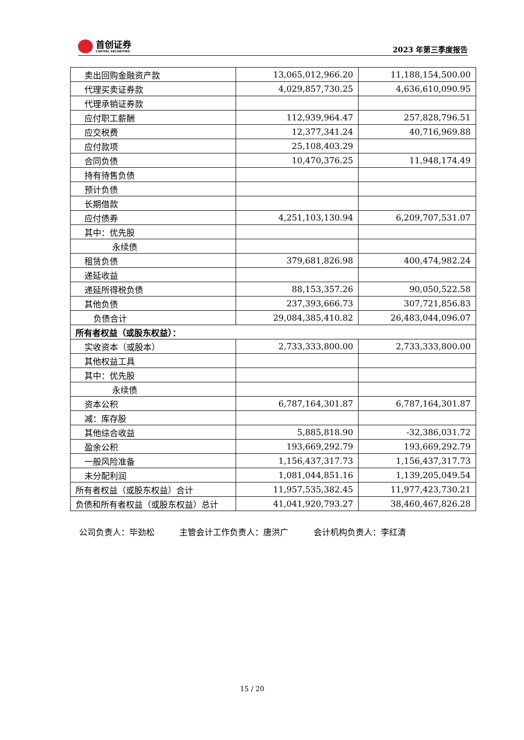首创证券
CAPITAL SECURITIES
2023 年第三季度报告
| 卖出回购金融资产款 | 13,065,012,966.20 | 11,188,154,500.00 |
| 代理买卖证券款 | 4,029,857,730.25 | 4,636,610,090.95 |
| 代理承销证券款 | | |
| 应付职工薪酬 | 112,939,964.47 | 257,828,796.51 |
| 应交税费 | 12,377,341.24 | 40,716,969.88 |
| 应付款项 | 25,108,403.29 | |
| 合同负债 | 10,470,376.25 | 11,948,174.49 |
| 持有待售负债 | | |
| 预计负债 | | |
| 长期借款 | | |
| 应付债券 | 4,251,103,130.94 | 6,209,707,531.07 |
| 其中：优先股 | | |
| 永续债 | | |
| 租赁负债 | 379,681,826.98 | 400,474,982.24 |
| 递延收益 | | |
| 递延所得税负债 | 88,153,357.26 | 90,050,522.58 |
| 其他负债 | 237,393,666.73 | 307,721,856.83 |
| 负债合计 | 29,084,385,410.82 | 26,483,044,096.07 |
| 所有者权益（或股东权益）： | | |
| 实收资本（或股本） | 2,733,333,800.00 | 2,733,333,800.00 |
| 其他权益工具 | | |
| 其中：优先股 | | |
| 永续债 | | |
| 资本公积 | 6,787,164,301.87 | 6,787,164,301.87 |
| 减：库存股 | | |
| 其他综合收益 | 5,885,818.90 | -32,386,031.72 |
| 盈余公积 | 193,669,292.79 | 193,669,292.79 |
| 一般风险准备 | 1,156,437,317.73 | 1,156,437,317.73 |
| 未分配利润 | 1,081,044,851.16 | 1,139,205,049.54 |
| 所有者权益（或股东权益）合计 | 11,957,535,382.45 | 11,977,423,730.21 |
| 负债和所有者权益（或股东权益）总计 | 41,041,920,793.27 | 38,460,467,826.28 |
公司负责人：毕劲松 主管会计工作负责人：唐洪广 会计机构负责人：李红清
15 / 20